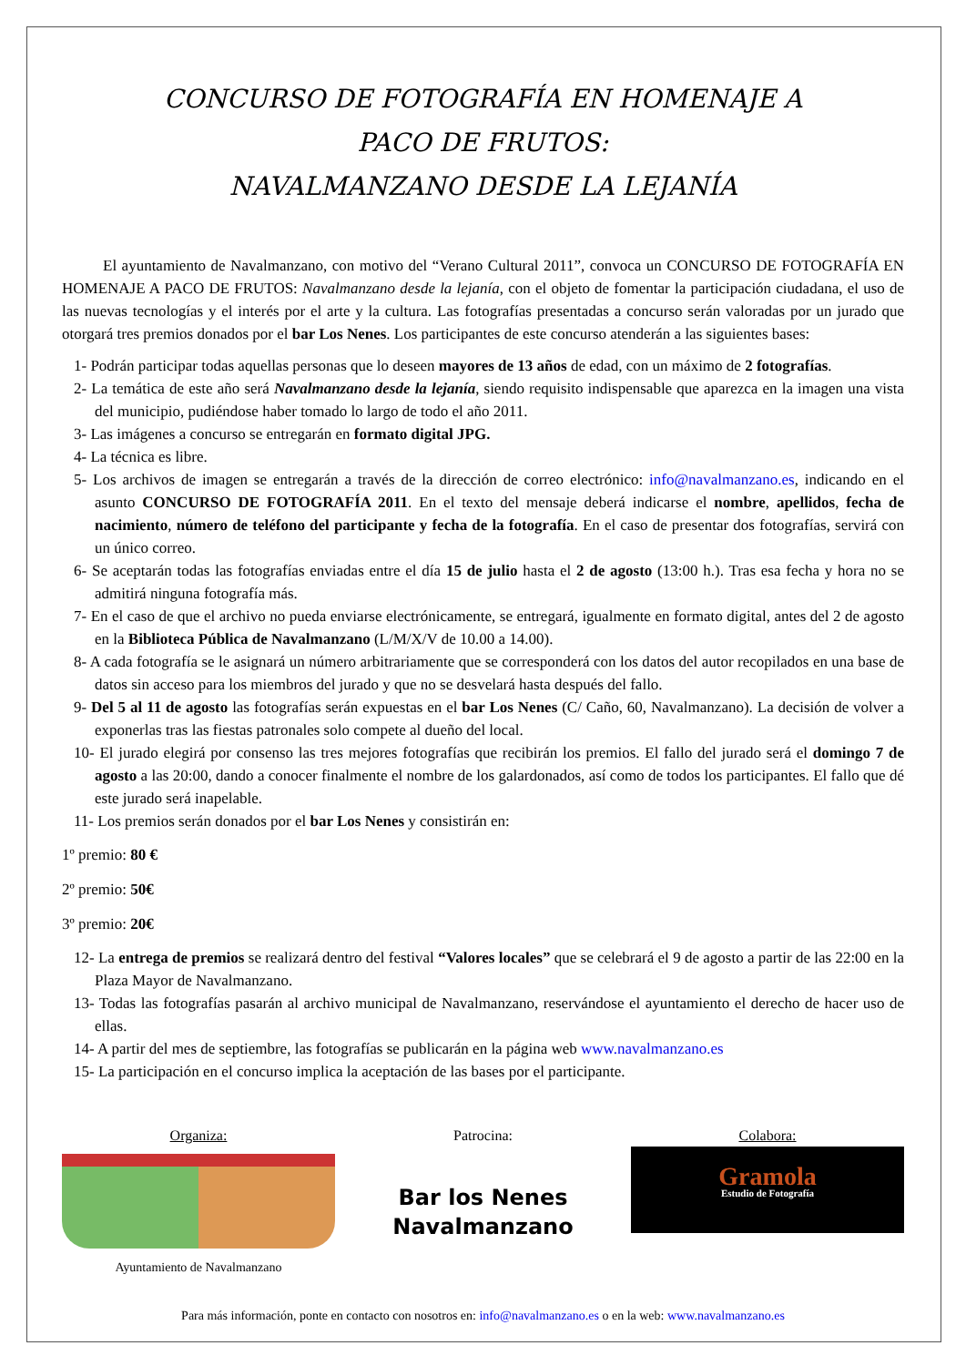CONCURSO DE FOTOGRAFÍA EN HOMENAJE A
PACO DE FRUTOS:
NAVALMANZANO DESDE LA LEJANÍA
El ayuntamiento de Navalmanzano, con motivo del “Verano Cultural 2011”, convoca un CONCURSO DE FOTOGRAFÍA EN HOMENAJE A PACO DE FRUTOS: Navalmanzano desde la lejanía, con el objeto de fomentar la participación ciudadana, el uso de las nuevas tecnologías y el interés por el arte y la cultura. Las fotografías presentadas a concurso serán valoradas por un jurado que otorgará tres premios donados por el bar Los Nenes. Los participantes de este concurso atenderán a las siguientes bases:
1- Podrán participar todas aquellas personas que lo deseen mayores de 13 años de edad, con un máximo de 2 fotografías.
2- La temática de este año será Navalmanzano desde la lejanía, siendo requisito indispensable que aparezca en la imagen una vista del municipio, pudiéndose haber tomado lo largo de todo el año 2011.
3- Las imágenes a concurso se entregarán en formato digital JPG.
4- La técnica es libre.
5- Los archivos de imagen se entregarán a través de la dirección de correo electrónico: info@navalmanzano.es, indicando en el asunto CONCURSO DE FOTOGRAFÍA 2011. En el texto del mensaje deberá indicarse el nombre, apellidos, fecha de nacimiento, número de teléfono del participante y fecha de la fotografía. En el caso de presentar dos fotografías, servirá con un único correo.
6- Se aceptarán todas las fotografías enviadas entre el día 15 de julio hasta el 2 de agosto (13:00 h.). Tras esa fecha y hora no se admitirá ninguna fotografía más.
7- En el caso de que el archivo no pueda enviarse electrónicamente, se entregará, igualmente en formato digital, antes del 2 de agosto en la Biblioteca Pública de Navalmanzano (L/M/X/V de 10.00 a 14.00).
8- A cada fotografía se le asignará un número arbitrariamente que se corresponderá con los datos del autor recopilados en una base de datos sin acceso para los miembros del jurado y que no se desvelará hasta después del fallo.
9- Del 5 al 11 de agosto las fotografías serán expuestas en el bar Los Nenes (C/ Caño, 60, Navalmanzano). La decisión de volver a exponerlas tras las fiestas patronales solo compete al dueño del local.
10- El jurado elegirá por consenso las tres mejores fotografías que recibirán los premios. El fallo del jurado será el domingo 7 de agosto a las 20:00, dando a conocer finalmente el nombre de los galardonados, así como de todos los participantes. El fallo que dé este jurado será inapelable.
11- Los premios serán donados por el bar Los Nenes y consistirán en:
1º premio: 80 €
2º premio: 50€
3º premio: 20€
12- La entrega de premios se realizará dentro del festival “Valores locales” que se celebrará el 9 de agosto a partir de las 22:00 en la Plaza Mayor de Navalmanzano.
13- Todas las fotografías pasarán al archivo municipal de Navalmanzano, reservándose el ayuntamiento el derecho de hacer uso de ellas.
14- A partir del mes de septiembre, las fotografías se publicarán en la página web www.navalmanzano.es
15- La participación en el concurso implica la aceptación de las bases por el participante.
Organiza:
Ayuntamiento de Navalmanzano
Patrocina:
Bar los Nenes
Navalmanzano
Colabora:
Gramola
Estudio de Fotografía
Para más información, ponte en contacto con nosotros en: info@navalmanzano.es o en la web: www.navalmanzano.es